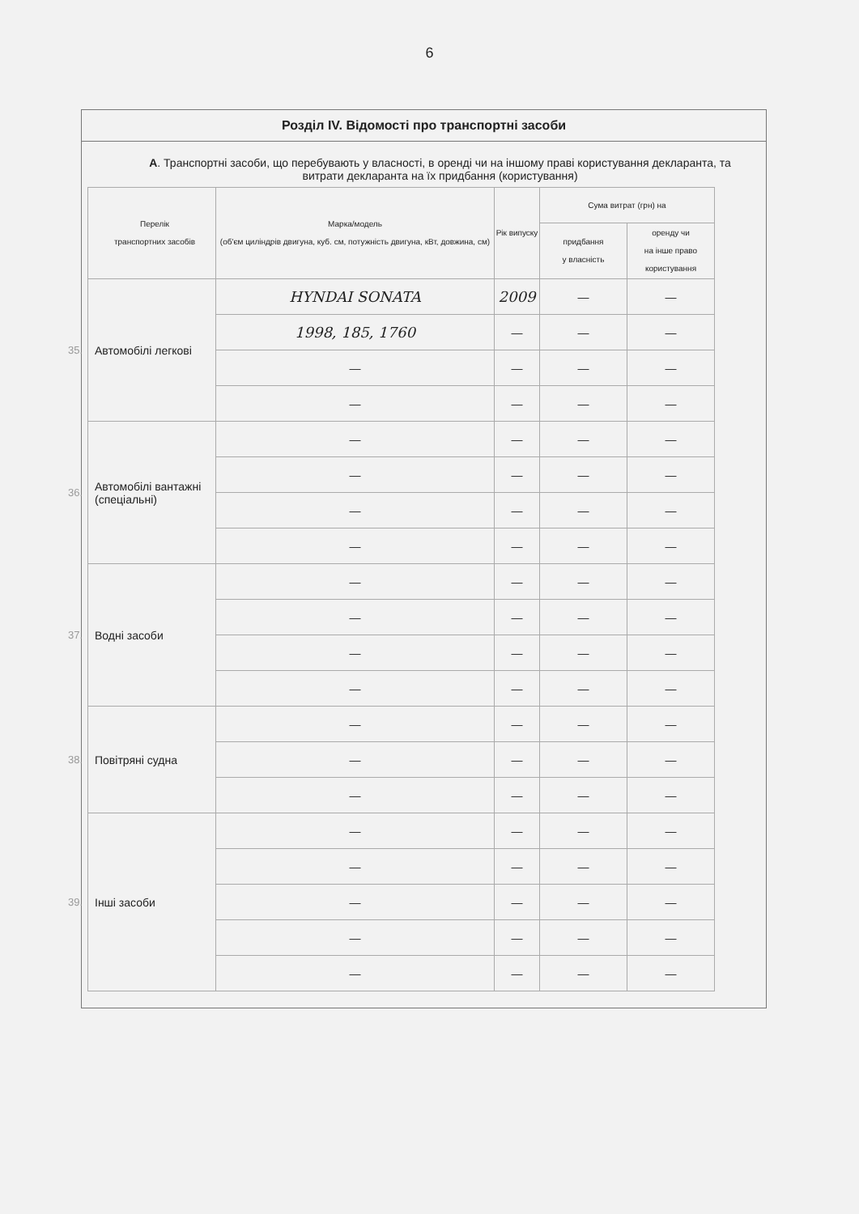6
Розділ IV. Відомості про транспортні засоби
А. Транспортні засоби, що перебувають у власності, в оренді чи на іншому праві користування декларанта, та витрати декларанта на їх придбання (користування)
| | Перелік транспортних засобів | Марка/модель (об'єм циліндрів двигуна, куб. см, потужність двигуна, кВт, довжина, см) | Рік випуску | Сума витрат (грн) на | |
| | | | | придбання у власність | оренду чи на інше право користування |
| 35. | Автомобілі легкові | HYNDAI SONATA | 2009 | — | — |
| | | 1998, 185, 1760 | — | — | — |
| | | — | — | — | — |
| | | — | — | — | — |
| 36. | Автомобілі вантажні (спеціальні) | — | — | — | — |
| | | — | — | — | — |
| | | — | — | — | — |
| | | — | — | — | — |
| 37. | Водні засоби | — | — | — | — |
| | | — | — | — | — |
| | | — | — | — | — |
| | | — | — | — | — |
| 38. | Повітряні судна | — | — | — | — |
| | | — | — | — | — |
| | | — | — | — | — |
| 39. | Інші засоби | — | — | — | — |
| | | — | — | — | — |
| | | — | — | — | — |
| | | — | — | — | — |
| | | — | — | — | — |